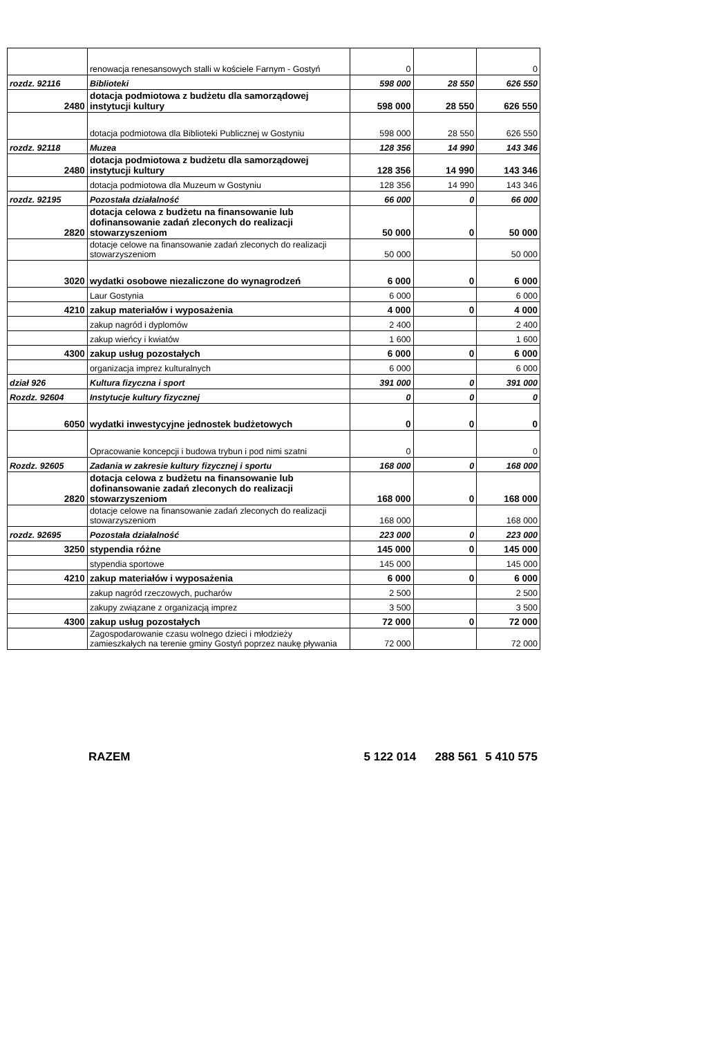| | renowacja renesansowych stalli w kościele Farnym - Gostyń | 0 | | 0 |
| rozdz. 92116 | Biblioteki | 598 000 | 28 550 | 626 550 |
| 2480 | dotacja podmiotowa z budżetu dla samorządowej instytucji kultury | 598 000 | 28 550 | 626 550 |
| | dotacja podmiotowa dla Biblioteki Publicznej w Gostyniu | 598 000 | 28 550 | 626 550 |
| rozdz. 92118 | Muzea | 128 356 | 14 990 | 143 346 |
| 2480 | dotacja podmiotowa z budżetu dla samorządowej instytucji kultury | 128 356 | 14 990 | 143 346 |
| | dotacja podmiotowa dla Muzeum w Gostyniu | 128 356 | 14 990 | 143 346 |
| rozdz. 92195 | Pozostała działalność | 66 000 | 0 | 66 000 |
| 2820 | dotacja celowa z budżetu na finansowanie lub dofinansowanie zadań zleconych do realizacji stowarzyszeniom | 50 000 | 0 | 50 000 |
| | dotacje celowe na finansowanie zadań zleconych do realizacji stowarzyszeniom | 50 000 | | 50 000 |
| 3020 | wydatki osobowe niezaliczone do wynagrodzeń | 6 000 | 0 | 6 000 |
| | Laur Gostynia | 6 000 | | 6 000 |
| 4210 | zakup materiałów i wyposażenia | 4 000 | 0 | 4 000 |
| | zakup nagród i dyplomów | 2 400 | | 2 400 |
| | zakup wieńcy i kwiatów | 1 600 | | 1 600 |
| 4300 | zakup usług pozostałych | 6 000 | 0 | 6 000 |
| | organizacja imprez kulturalnych | 6 000 | | 6 000 |
| dział 926 | Kultura fizyczna i sport | 391 000 | 0 | 391 000 |
| Rozdz. 92604 | Instytucje kultury fizycznej | 0 | 0 | 0 |
| 6050 | wydatki inwestycyjne jednostek budżetowych | 0 | 0 | 0 |
| | Opracowanie koncepcji i budowa trybun i pod nimi szatni | 0 | | 0 |
| Rozdz. 92605 | Zadania w zakresie kultury fizycznej i sportu | 168 000 | 0 | 168 000 |
| 2820 | dotacja celowa z budżetu na finansowanie lub dofinansowanie zadań zleconych do realizacji stowarzyszeniom | 168 000 | 0 | 168 000 |
| | dotacje celowe na finansowanie zadań zleconych do realizacji stowarzyszeniom | 168 000 | | 168 000 |
| rozdz. 92695 | Pozostała działalność | 223 000 | 0 | 223 000 |
| 3250 | stypendia różne | 145 000 | 0 | 145 000 |
| | stypendia sportowe | 145 000 | | 145 000 |
| 4210 | zakup materiałów i wyposażenia | 6 000 | 0 | 6 000 |
| | zakup nagród rzeczowych, pucharów | 2 500 | | 2 500 |
| | zakupy związane z organizacją imprez | 3 500 | | 3 500 |
| 4300 | zakup usług pozostałych | 72 000 | 0 | 72 000 |
| | Zagospodarowanie czasu wolnego dzieci i młodzieży zamieszkałych na terenie gminy Gostyń poprzez naukę pływania | 72 000 | | 72 000 |
RAZEM 5 122 014 288 561 5 410 575